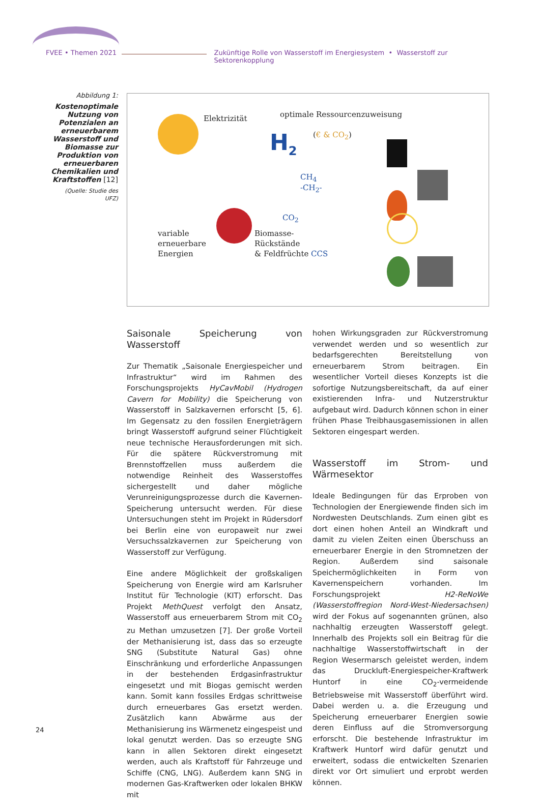FVEE • Themen 2021 Zukünftige Rolle von Wasserstoff im Energiesystem • Wasserstoff zur Sektorenkopplung
Abbildung 1:
Kostenoptimale Nutzung von Potenzialen an erneuerbarem Wasserstoff und Biomasse zur Produktion von erneuerbaren Chemikalien und Kraftstoffen [12]
(Quelle: Studie des UFZ)
Elektrizität optimale Ressourcenzuweisung
H<sub>2</sub> (€ & CO<sub>2</sub>)
CH<sub>4</sub>
-CH<sub>2</sub>-
CO<sub>2</sub>
variable
erneuerbare
Energien
Biomasse-
Rückstände
& Feldfrüchte CCS
Saisonale Speicherung von Wasserstoff
Zur Thematik „Saisonale Energiespeicher und Infrastruktur“ wird im Rahmen des Forschungsprojekts HyCavMobil (Hydrogen Cavern for Mobility) die Speicherung von Wasserstoff in Salzkavernen erforscht [5, 6]. Im Gegensatz zu den fossilen Energieträgern bringt Wasserstoff aufgrund seiner Flüchtigkeit neue technische Herausforderungen mit sich. Für die spätere Rückverstromung mit Brennstoffzellen muss außerdem die notwendige Reinheit des Wasserstoffes sichergestellt und daher mögliche Verunreinigungsprozesse durch die Kavernen-Speicherung untersucht werden. Für diese Untersuchungen steht im Projekt in Rüdersdorf bei Berlin eine von europaweit nur zwei Versuchssalzkavernen zur Speicherung von Wasserstoff zur Verfügung.
Eine andere Möglichkeit der großskaligen Speicherung von Energie wird am Karlsruher Institut für Technologie (KIT) erforscht. Das Projekt MethQuest verfolgt den Ansatz, Wasserstoff aus erneuerbarem Strom mit CO<sub>2</sub> zu Methan umzusetzen [7]. Der große Vorteil der Methanisierung ist, dass das so erzeugte SNG (Substitute Natural Gas) ohne Einschränkung und erforderliche Anpassungen in der bestehenden Erdgasinfrastruktur eingesetzt und mit Biogas gemischt werden kann. Somit kann fossiles Erdgas schrittweise durch erneuerbares Gas ersetzt werden. Zusätzlich kann Abwärme aus der Methanisierung ins Wärmenetz eingespeist und lokal genutzt werden. Das so erzeugte SNG kann in allen Sektoren direkt eingesetzt werden, auch als Kraftstoff für Fahrzeuge und Schiffe (CNG, LNG). Außerdem kann SNG in modernen Gas-Kraftwerken oder lokalen BHKW mit
hohen Wirkungsgraden zur Rückverstromung verwendet werden und so wesentlich zur bedarfsgerechten Bereitstellung von erneuerbarem Strom beitragen. Ein wesentlicher Vorteil dieses Konzepts ist die sofortige Nutzungsbereitschaft, da auf einer existierenden Infra- und Nutzerstruktur aufgebaut wird. Dadurch können schon in einer frühen Phase Treibhausgasemissionen in allen Sektoren eingespart werden.
Wasserstoff im Strom- und Wärmesektor
Ideale Bedingungen für das Erproben von Technologien der Energiewende finden sich im Nordwesten Deutschlands. Zum einen gibt es dort einen hohen Anteil an Windkraft und damit zu vielen Zeiten einen Überschuss an erneuerbarer Energie in den Stromnetzen der Region. Außerdem sind saisonale Speichermöglichkeiten in Form von Kavernenspeichern vorhanden. Im Forschungsprojekt H2-ReNoWe (Wasserstoffregion Nord-West-Niedersachsen) wird der Fokus auf sogenannten grünen, also nachhaltig erzeugten Wasserstoff gelegt. Innerhalb des Projekts soll ein Beitrag für die nachhaltige Wasserstoffwirtschaft in der Region Wesermarsch geleistet werden, indem das Druckluft-Energiespeicher-Kraftwerk Huntorf in eine CO<sub>2</sub>-vermeidende Betriebsweise mit Wasserstoff überführt wird. Dabei werden u. a. die Erzeugung und Speicherung erneuerbarer Energien sowie deren Einfluss auf die Stromversorgung erforscht. Die bestehende Infrastruktur im Kraftwerk Huntorf wird dafür genutzt und erweitert, sodass die entwickelten Szenarien direkt vor Ort simuliert und erprobt werden können.
24